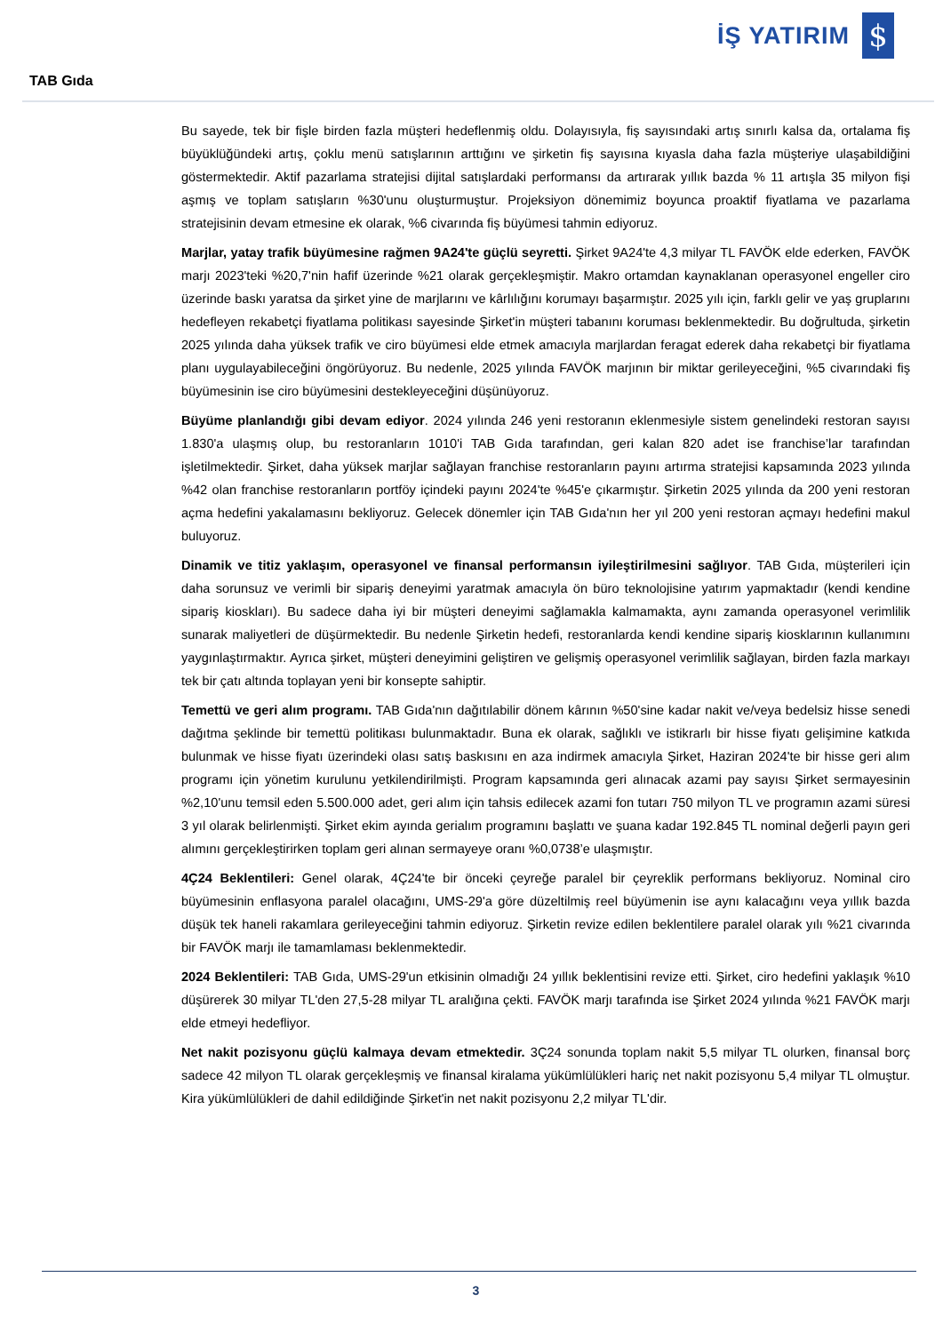İŞ YATIRIM
$
TAB Gıda
Bu sayede, tek bir fişle birden fazla müşteri hedeflenmiş oldu. Dolayısıyla, fiş sayısındaki artış sınırlı kalsa da, ortalama fiş büyüklüğündeki artış, çoklu menü satışlarının arttığını ve şirketin fiş sayısına kıyasla daha fazla müşteriye ulaşabildiğini göstermektedir. Aktif pazarlama stratejisi dijital satışlardaki performansı da artırarak yıllık bazda % 11 artışla 35 milyon fişi aşmış ve toplam satışların %30'unu oluşturmuştur. Projeksiyon dönemimiz boyunca proaktif fiyatlama ve pazarlama stratejisinin devam etmesine ek olarak, %6 civarında fiş büyümesi tahmin ediyoruz.
Marjlar, yatay trafik büyümesine rağmen 9A24'te güçlü seyretti. Şirket 9A24'te 4,3 milyar TL FAVÖK elde ederken, FAVÖK marjı 2023'teki %20,7'nin hafif üzerinde %21 olarak gerçekleşmiştir. Makro ortamdan kaynaklanan operasyonel engeller ciro üzerinde baskı yaratsa da şirket yine de marjlarını ve kârlılığını korumayı başarmıştır. 2025 yılı için, farklı gelir ve yaş gruplarını hedefleyen rekabetçi fiyatlama politikası sayesinde Şirket'in müşteri tabanını koruması beklenmektedir. Bu doğrultuda, şirketin 2025 yılında daha yüksek trafik ve ciro büyümesi elde etmek amacıyla marjlardan feragat ederek daha rekabetçi bir fiyatlama planı uygulayabileceğini öngörüyoruz. Bu nedenle, 2025 yılında FAVÖK marjının bir miktar gerileyeceğini, %5 civarındaki fiş büyümesinin ise ciro büyümesini destekleyeceğini düşünüyoruz.
Büyüme planlandığı gibi devam ediyor. 2024 yılında 246 yeni restoranın eklenmesiyle sistem genelindeki restoran sayısı 1.830'a ulaşmış olup, bu restoranların 1010'i TAB Gıda tarafından, geri kalan 820 adet ise franchise’lar tarafından işletilmektedir. Şirket, daha yüksek marjlar sağlayan franchise restoranların payını artırma stratejisi kapsamında 2023 yılında %42 olan franchise restoranların portföy içindeki payını 2024'te %45'e çıkarmıştır. Şirketin 2025 yılında da 200 yeni restoran açma hedefini yakalamasını bekliyoruz. Gelecek dönemler için TAB Gıda'nın her yıl 200 yeni restoran açmayı hedefini makul buluyoruz.
Dinamik ve titiz yaklaşım, operasyonel ve finansal performansın iyileştirilmesini sağlıyor. TAB Gıda, müşterileri için daha sorunsuz ve verimli bir sipariş deneyimi yaratmak amacıyla ön büro teknolojisine yatırım yapmaktadır (kendi kendine sipariş kioskları). Bu sadece daha iyi bir müşteri deneyimi sağlamakla kalmamakta, aynı zamanda operasyonel verimlilik sunarak maliyetleri de düşürmektedir. Bu nedenle Şirketin hedefi, restoranlarda kendi kendine sipariş kiosklarının kullanımını yaygınlaştırmaktır. Ayrıca şirket, müşteri deneyimini geliştiren ve gelişmiş operasyonel verimlilik sağlayan, birden fazla markayı tek bir çatı altında toplayan yeni bir konsepte sahiptir.
Temettü ve geri alım programı. TAB Gıda'nın dağıtılabilir dönem kârının %50'sine kadar nakit ve/veya bedelsiz hisse senedi dağıtma şeklinde bir temettü politikası bulunmaktadır. Buna ek olarak, sağlıklı ve istikrarlı bir hisse fiyatı gelişimine katkıda bulunmak ve hisse fiyatı üzerindeki olası satış baskısını en aza indirmek amacıyla Şirket, Haziran 2024'te bir hisse geri alım programı için yönetim kurulunu yetkilendirilmişti. Program kapsamında geri alınacak azami pay sayısı Şirket sermayesinin %2,10'unu temsil eden 5.500.000 adet, geri alım için tahsis edilecek azami fon tutarı 750 milyon TL ve programın azami süresi 3 yıl olarak belirlenmişti. Şirket ekim ayında gerialım programını başlattı ve şuana kadar 192.845 TL nominal değerli payın geri alımını gerçekleştirirken toplam geri alınan sermayeye oranı %0,0738’e ulaşmıştır.
4Ç24 Beklentileri: Genel olarak, 4Ç24'te bir önceki çeyreğe paralel bir çeyreklik performans bekliyoruz. Nominal ciro büyümesinin enflasyona paralel olacağını, UMS-29'a göre düzeltilmiş reel büyümenin ise aynı kalacağını veya yıllık bazda düşük tek haneli rakamlara gerileyeceğini tahmin ediyoruz. Şirketin revize edilen beklentilere paralel olarak yılı %21 civarında bir FAVÖK marjı ile tamamlaması beklenmektedir.
2024 Beklentileri: TAB Gıda, UMS-29'un etkisinin olmadığı 24 yıllık beklentisini revize etti. Şirket, ciro hedefini yaklaşık %10 düşürerek 30 milyar TL'den 27,5-28 milyar TL aralığına çekti. FAVÖK marjı tarafında ise Şirket 2024 yılında %21 FAVÖK marjı elde etmeyi hedefliyor.
Net nakit pozisyonu güçlü kalmaya devam etmektedir. 3Ç24 sonunda toplam nakit 5,5 milyar TL olurken, finansal borç sadece 42 milyon TL olarak gerçekleşmiş ve finansal kiralama yükümlülükleri hariç net nakit pozisyonu 5,4 milyar TL olmuştur. Kira yükümlülükleri de dahil edildiğinde Şirket'in net nakit pozisyonu 2,2 milyar TL'dir.
3